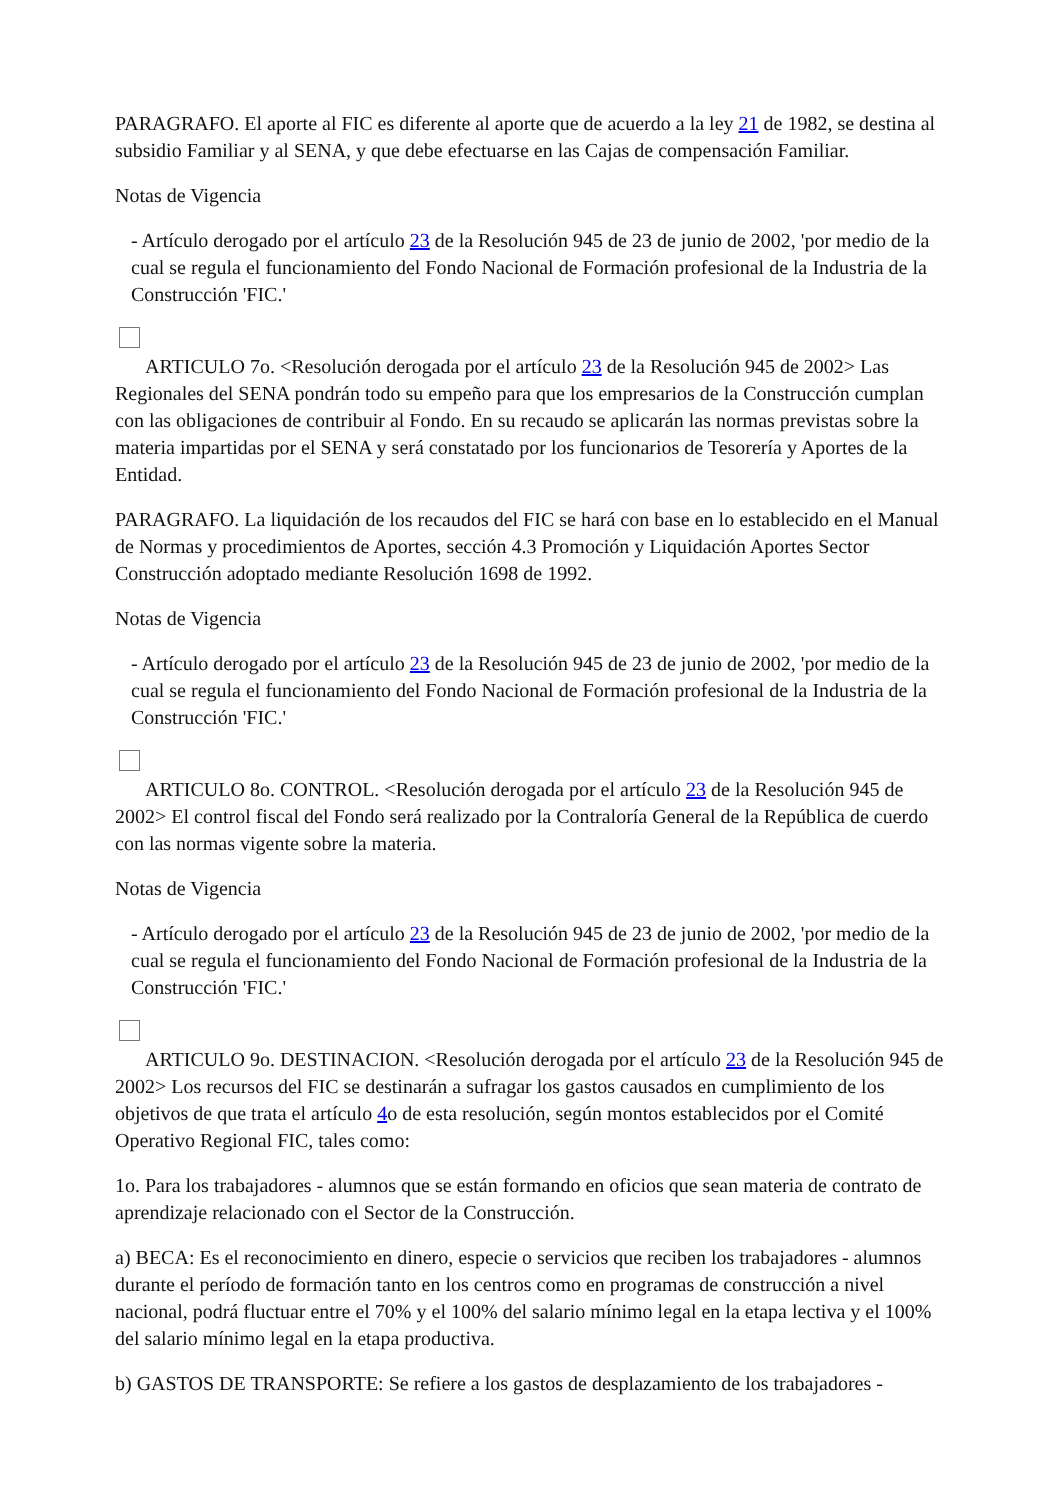PARAGRAFO. El aporte al FIC es diferente al aporte que de acuerdo a la ley 21 de 1982, se destina al subsidio Familiar y al SENA, y que debe efectuarse en las Cajas de compensación Familiar.
Notas de Vigencia
- Artículo derogado por el artículo 23 de la Resolución 945 de 23 de junio de 2002, 'por medio de la cual se regula el funcionamiento del Fondo Nacional de Formación profesional de la Industria de la Construcción 'FIC.'
ARTICULO 7o. <Resolución derogada por el artículo 23 de la Resolución 945 de 2002> Las Regionales del SENA pondrán todo su empeño para que los empresarios de la Construcción cumplan con las obligaciones de contribuir al Fondo. En su recaudo se aplicarán las normas previstas sobre la materia impartidas por el SENA y será constatado por los funcionarios de Tesorería y Aportes de la Entidad.
PARAGRAFO. La liquidación de los recaudos del FIC se hará con base en lo establecido en el Manual de Normas y procedimientos de Aportes, sección 4.3 Promoción y Liquidación Aportes Sector Construcción adoptado mediante Resolución 1698 de 1992.
Notas de Vigencia
- Artículo derogado por el artículo 23 de la Resolución 945 de 23 de junio de 2002, 'por medio de la cual se regula el funcionamiento del Fondo Nacional de Formación profesional de la Industria de la Construcción 'FIC.'
ARTICULO 8o. CONTROL. <Resolución derogada por el artículo 23 de la Resolución 945 de 2002> El control fiscal del Fondo será realizado por la Contraloría General de la República de cuerdo con las normas vigente sobre la materia.
Notas de Vigencia
- Artículo derogado por el artículo 23 de la Resolución 945 de 23 de junio de 2002, 'por medio de la cual se regula el funcionamiento del Fondo Nacional de Formación profesional de la Industria de la Construcción 'FIC.'
ARTICULO 9o. DESTINACION. <Resolución derogada por el artículo 23 de la Resolución 945 de 2002> Los recursos del FIC se destinarán a sufragar los gastos causados en cumplimiento de los objetivos de que trata el artículo 4o de esta resolución, según montos establecidos por el Comité Operativo Regional FIC, tales como:
1o. Para los trabajadores - alumnos que se están formando en oficios que sean materia de contrato de aprendizaje relacionado con el Sector de la Construcción.
a) BECA: Es el reconocimiento en dinero, especie o servicios que reciben los trabajadores - alumnos durante el período de formación tanto en los centros como en programas de construcción a nivel nacional, podrá fluctuar entre el 70% y el 100% del salario mínimo legal en la etapa lectiva y el 100% del salario mínimo legal en la etapa productiva.
b) GASTOS DE TRANSPORTE: Se refiere a los gastos de desplazamiento de los trabajadores -